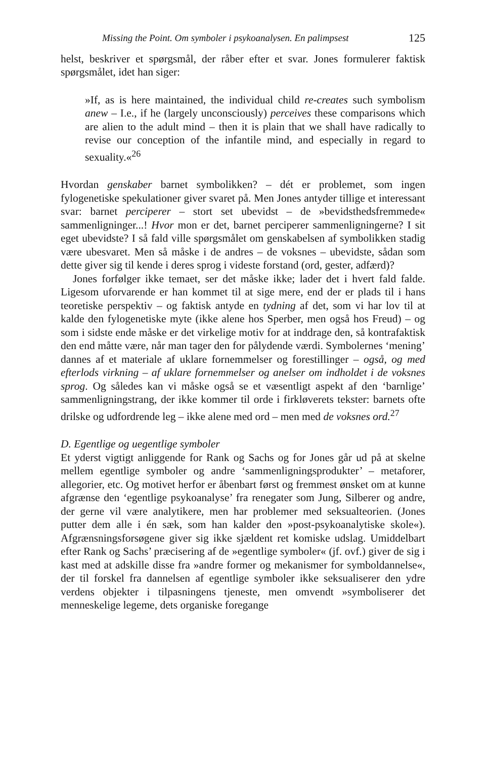Missing the Point. Om symboler i psykoanalysen. En palimpsest 125
helst, beskriver et spørgsmål, der råber efter et svar. Jones formulerer faktisk spørgsmålet, idet han siger:
»If, as is here maintained, the individual child re-creates such symbolism anew – I.e., if he (largely unconsciously) perceives these comparisons which are alien to the adult mind – then it is plain that we shall have radically to revise our conception of the infantile mind, and especially in regard to sexuality.«<sup>26</sup>
Hvordan genskaber barnet symbolikken? – dét er problemet, som ingen fylogenetiske spekulationer giver svaret på. Men Jones antyder tillige et interessant svar: barnet perciperer – stort set ubevidst – de »bevidsthedsfremmede« sammenligninger...! Hvor mon er det, barnet perciperer sammenligningerne? I sit eget ubevidste? I så fald ville spørgsmålet om genskabelsen af symbolikken stadig være ubesvaret. Men så måske i de andres – de voksnes – ubevidste, sådan som dette giver sig til kende i deres sprog i videste forstand (ord, gester, adfærd)?
Jones forfølger ikke temaet, ser det måske ikke; lader det i hvert fald falde. Ligesom uforvarende er han kommet til at sige mere, end der er plads til i hans teoretiske perspektiv – og faktisk antyde en tydning af det, som vi har lov til at kalde den fylogenetiske myte (ikke alene hos Sperber, men også hos Freud) – og som i sidste ende måske er det virkelige motiv for at inddrage den, så kontrafaktisk den end måtte være, når man tager den for pålydende værdi. Symbolernes ‘mening’ dannes af et materiale af uklare fornemmelser og forestillinger – også, og med efterlods virkning – af uklare fornemmelser og anelser om indholdet i de voksnes sprog. Og således kan vi måske også se et væsentligt aspekt af den ‘barnlige’ sammenligningstrang, der ikke kommer til orde i firkløverets tekster: barnets ofte drilske og udfordrende leg – ikke alene med ord – men med de voksnes ord.<sup>27</sup>
D. Egentlige og uegentlige symboler
Et yderst vigtigt anliggende for Rank og Sachs og for Jones går ud på at skelne mellem egentlige symboler og andre ‘sammenligningsprodukter’ – metaforer, allegorier, etc. Og motivet herfor er åbenbart først og fremmest ønsket om at kunne afgrænse den ‘egentlige psykoanalyse’ fra renegater som Jung, Silberer og andre, der gerne vil være analytikere, men har problemer med seksualteorien. (Jones putter dem alle i én sæk, som han kalder den »post-psykoanalytiske skole«). Afgrænsningsforsøgene giver sig ikke sjældent ret komiske udslag. Umiddelbart efter Rank og Sachs’ præcisering af de »egentlige symboler« (jf. ovf.) giver de sig i kast med at adskille disse fra »andre former og mekanismer for symboldannelse«, der til forskel fra dannelsen af egentlige symboler ikke seksualiserer den ydre verdens objekter i tilpasningens tjeneste, men omvendt »symboliserer det menneskelige legeme, dets organiske foregange